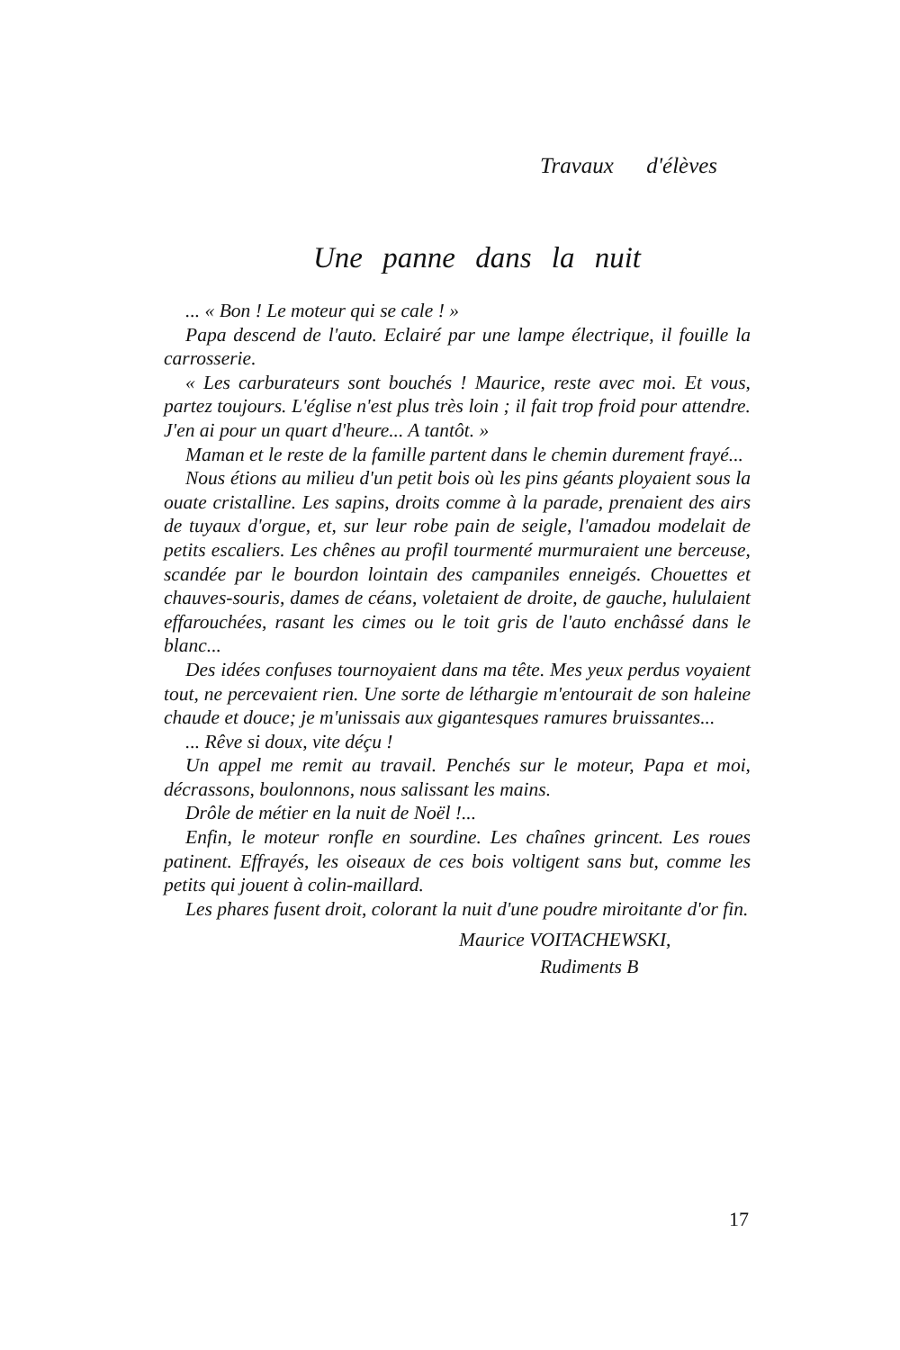Travaux d'élèves
Une panne dans la nuit
... « Bon ! Le moteur qui se cale ! »
Papa descend de l'auto. Eclairé par une lampe électrique, il fouille la carrosserie.
« Les carburateurs sont bouchés ! Maurice, reste avec moi. Et vous, partez toujours. L'église n'est plus très loin ; il fait trop froid pour attendre. J'en ai pour un quart d'heure... A tantôt. »
Maman et le reste de la famille partent dans le chemin durement frayé...
Nous étions au milieu d'un petit bois où les pins géants ployaient sous la ouate cristalline. Les sapins, droits comme à la parade, prenaient des airs de tuyaux d'orgue, et, sur leur robe pain de seigle, l'amadou modelait de petits escaliers. Les chênes au profil tourmenté murmuraient une berceuse, scandée par le bourdon lointain des campaniles enneigés. Chouettes et chauves-souris, dames de céans, voletaient de droite, de gauche, hululaient effarouchées, rasant les cimes ou le toit gris de l'auto enchâssé dans le blanc...
Des idées confuses tournoyaient dans ma tête. Mes yeux perdus voyaient tout, ne percevaient rien. Une sorte de léthargie m'entourait de son haleine chaude et douce; je m'unissais aux gigantesques ramures bruissantes...
... Rêve si doux, vite déçu !
Un appel me remit au travail. Penchés sur le moteur, Papa et moi, décrassons, boulonnons, nous salissant les mains.
Drôle de métier en la nuit de Noël !...
Enfin, le moteur ronfle en sourdine. Les chaînes grincent. Les roues patinent. Effrayés, les oiseaux de ces bois voltigent sans but, comme les petits qui jouent à colin-maillard.
Les phares fusent droit, colorant la nuit d'une poudre miroitante d'or fin.
Maurice VOITACHEWSKI,
Rudiments B
17